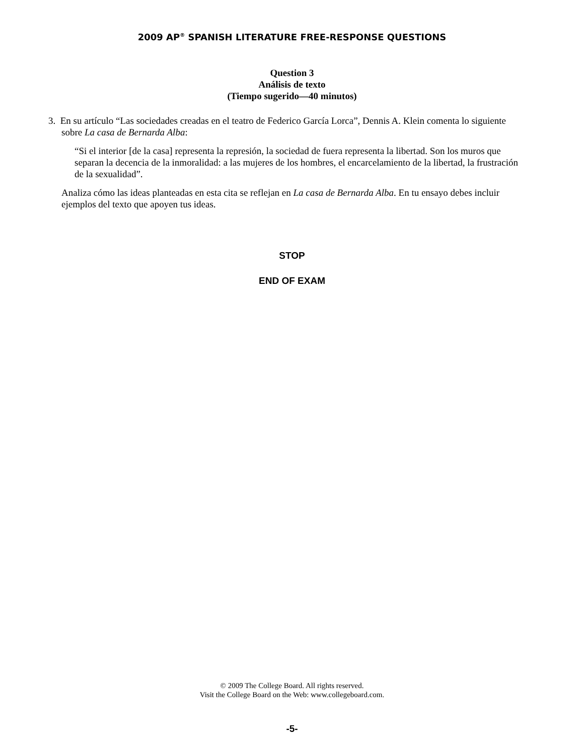2009 AP<sup>®</sup> SPANISH LITERATURE FREE-RESPONSE QUESTIONS
Question 3
Análisis de texto
(Tiempo sugerido—40 minutos)
3. En su artículo “Las sociedades creadas en el teatro de Federico García Lorca”, Dennis A. Klein comenta lo siguiente sobre La casa de Bernarda Alba:
“Si el interior [de la casa] representa la represión, la sociedad de fuera representa la libertad. Son los muros que separan la decencia de la inmoralidad: a las mujeres de los hombres, el encarcelamiento de la libertad, la frustración de la sexualidad”.
Analiza cómo las ideas planteadas en esta cita se reflejan en La casa de Bernarda Alba. En tu ensayo debes incluir ejemplos del texto que apoyen tus ideas.
STOP
END OF EXAM
© 2009 The College Board. All rights reserved.
Visit the College Board on the Web: www.collegeboard.com.
-5-